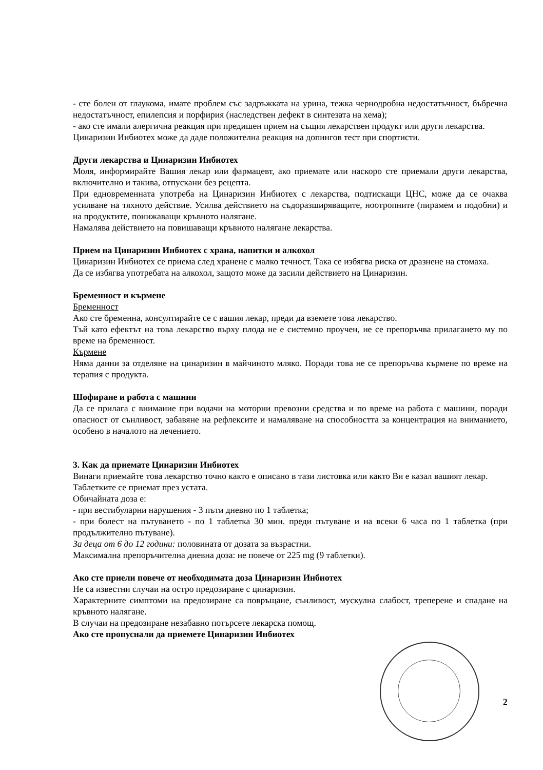- сте болен от глаукома, имате проблем със задръжката на урина, тежка чернодробна недостатъчност, бъбречна недостатъчност, епилепсия и порфирия (наследствен дефект в синтезата на хема);
- ако сте имали алергична реакция при предишен прием на същия лекарствен продукт или други лекарства.
Цинаризин Инбиотех може да даде положителна реакция на допингов тест при спортисти.
Други лекарства и Цинаризин Инбиотех
Моля, информирайте Вашия лекар или фармацевт, ако приемате или наскоро сте приемали други лекарства, включително и такива, отпускани без рецепта.
При едновременната употреба на Цинаризин Инбиотех с лекарства, подтискащи ЦНС, може да се очаква усилване на тяхното действие. Усилва действието на съдоразширяващите, ноотропните (пирамем и подобни) и на продуктите, понижаващи кръвното налягане.
Намалява действието на повишаващи кръвното налягане лекарства.
Прием на Цинаризин Инбиотех с храна, напитки и алкохол
Цинаризин Инбиотех се приема след хранене с малко течност. Така се избягва риска от дразнене на стомаха.
Да се избягва употребата на алкохол, защото може да засили действието на Цинаризин.
Бременност и кърмене
Бременност
Ако сте бременна, консултирайте се с вашия лекар, преди да вземете това лекарство.
Тъй като ефектът на това лекарство върху плода не е системно проучен, не се препоръчва прилагането му по време на бременност.
Кърмене
Няма данни за отделяне на цинаризин в майчиното мляко. Поради това не се препоръчва кърмене по време на терапия с продукта.
Шофиране и работа с машини
Да се прилага с внимание при водачи на моторни превозни средства и по време на работа с машини, поради опасност от сънливост, забавяне на рефлексите и намаляване на способността за концентрация на вниманието, особено в началото на лечението.
3. Как да приемате Цинаризин Инбиотех
Винаги приемайте това лекарство точно както е описано в тази листовка или както Ви е казал вашият лекар.
Таблетките се приемат през устата.
Обичайната доза е:
- при вестибуларни нарушения - 3 пъти дневно по 1 таблетка;
- при болест на пътуването - по 1 таблетка 30 мин. преди пътуване и на всеки 6 часа по 1 таблетка (при продължително пътуване).
За деца от 6 до 12 години: половината от дозата за възрастни.
Максимална препоръчителна дневна доза: не повече от 225 mg (9 таблетки).
Ако сте приели повече от необходимата доза Цинаризин Инбиотех
Не са известни случаи на остро предозиране с цинаризин.
Характерните симптоми на предозиране са повръщане, сънливост, мускулна слабост, треперене и спадане на кръвното налягане.
В случаи на предозиране незабавно потърсете лекарска помощ.
Ако сте пропуснали да приемете Цинаризин Инбиотех
2